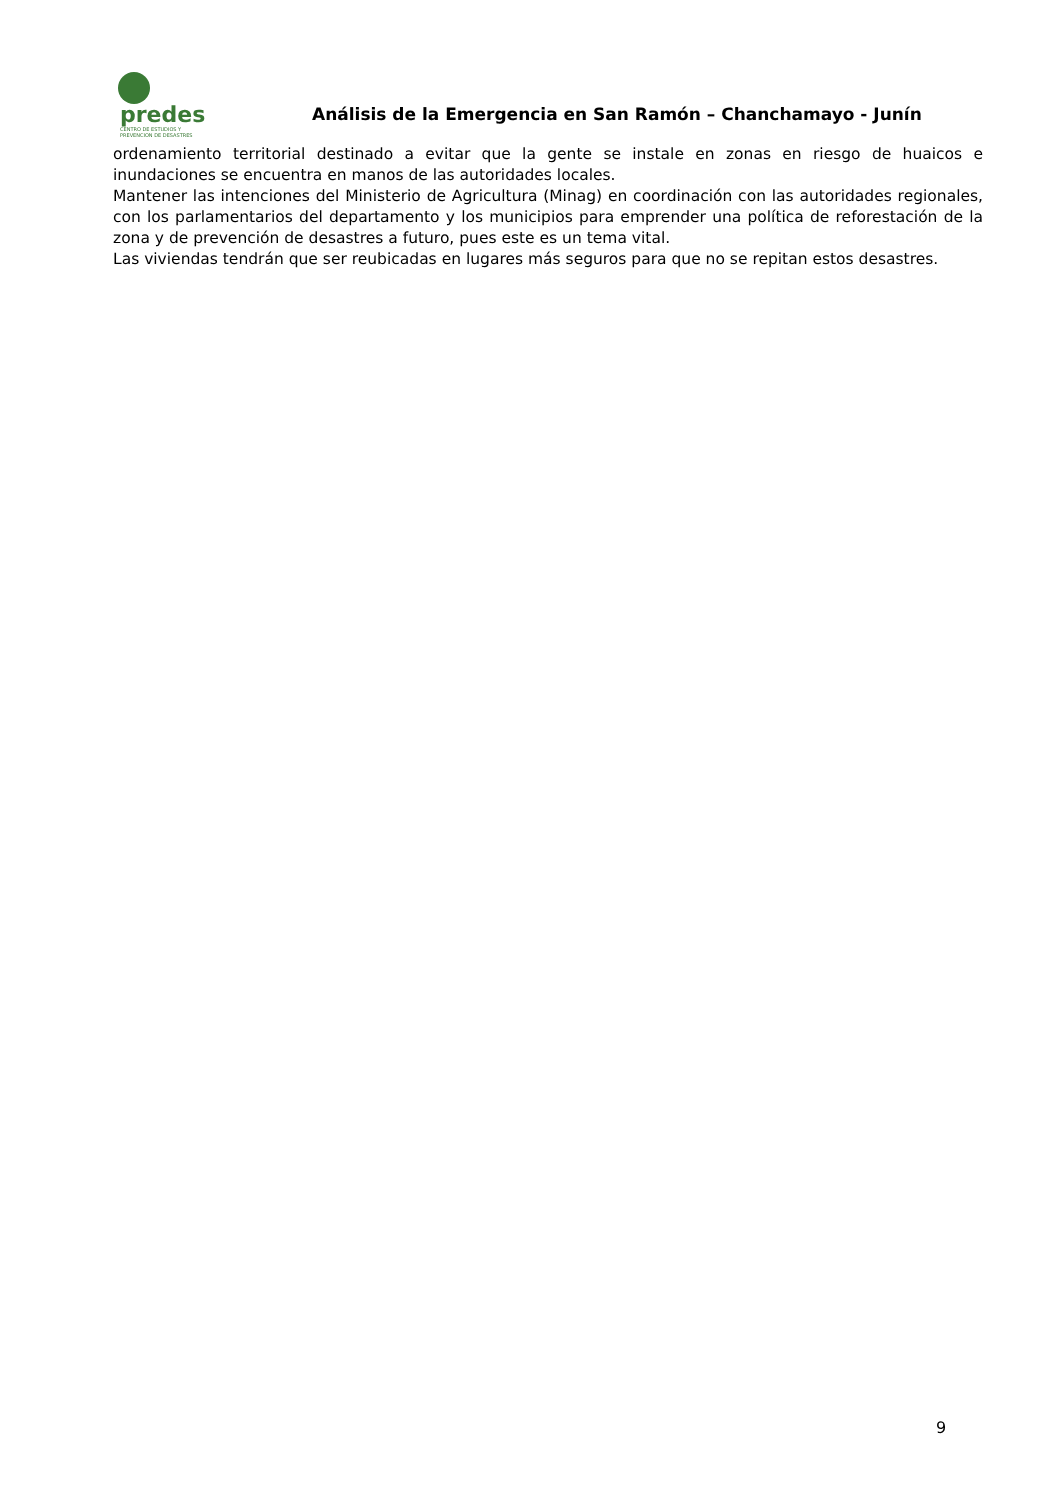predes
CENTRO DE ESTUDIOS Y
PREVENCION DE DESASTRES
Análisis de la Emergencia en San Ramón – Chanchamayo - Junín
ordenamiento territorial destinado a evitar que la gente se instale en zonas en riesgo de huaicos e inundaciones se encuentra en manos de las autoridades locales.
Mantener las intenciones del Ministerio de Agricultura (Minag) en coordinación con las autoridades regionales, con los parlamentarios del departamento y los municipios para emprender una política de reforestación de la zona y de prevención de desastres a futuro, pues este es un tema vital.
Las viviendas tendrán que ser reubicadas en lugares más seguros para que no se repitan estos desastres.
9